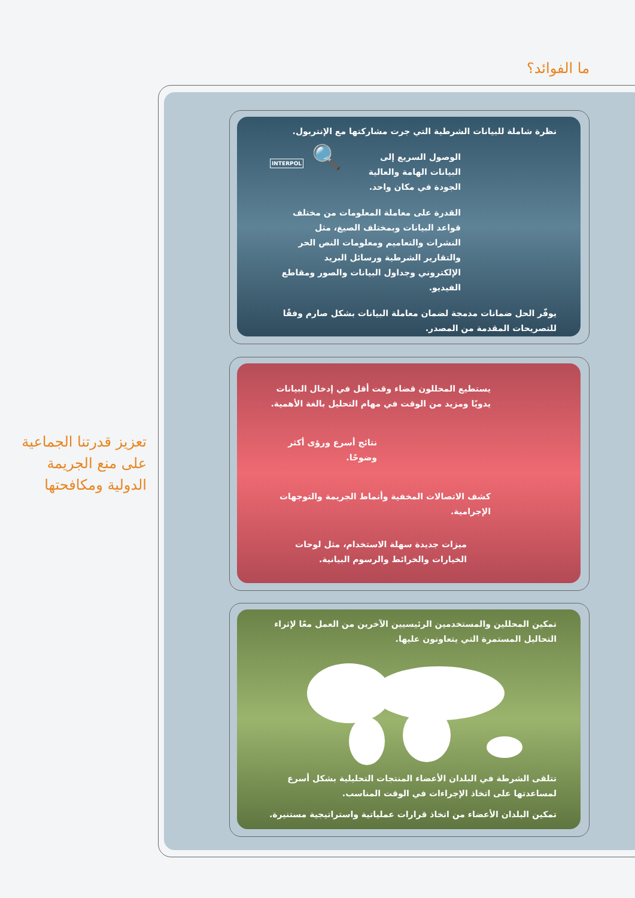ما الفوائد؟
تعزيز قدرتنا الجماعية على منع الجريمة الدولية ومكافحتها
نظرة شاملة للبيانات الشرطية التي جرت مشاركتها مع الإنتربول.
🔍 INTERPOL
الوصول السريع إلى البيانات الهامة والعالية الجودة في مكان واحد.
القدرة على معاملة المعلومات من مختلف قواعد البيانات وبمختلف الصيغ، مثل النشرات والتعاميم ومعلومات النص الحر والتقارير الشرطية ورسائل البريد الإلكتروني وجداول البيانات والصور ومقاطع الفيديو.
يوفّر الحل ضمانات مدمجة لضمان معاملة البيانات بشكل صارم وفقًا للتصريحات المقدمة من المصدر.
يستطيع المحللون قضاء وقت أقل في إدخال البيانات يدويًا ومزيد من الوقت في مهام التحليل بالغة الأهمية.
نتائج أسرع ورؤى أكثر وضوحًا.
كشف الاتصالات المخفية وأنماط الجريمة والتوجهات الإجرامية.
ميزات جديدة سهلة الاستخدام، مثل لوحات الخيارات والخرائط والرسوم البيانية.
تمكين المحللين والمستخدمين الرئيسيين الآخرين من العمل معًا لإثراء التحاليل المستمرة التي يتعاونون عليها.
تتلقى الشرطة في البلدان الأعضاء المنتجات التحليلية بشكل أسرع لمساعدتها على اتخاذ الإجراءات في الوقت المناسب.
تمكين البلدان الأعضاء من اتخاذ قرارات عملياتية واستراتيجية مستنيرة.